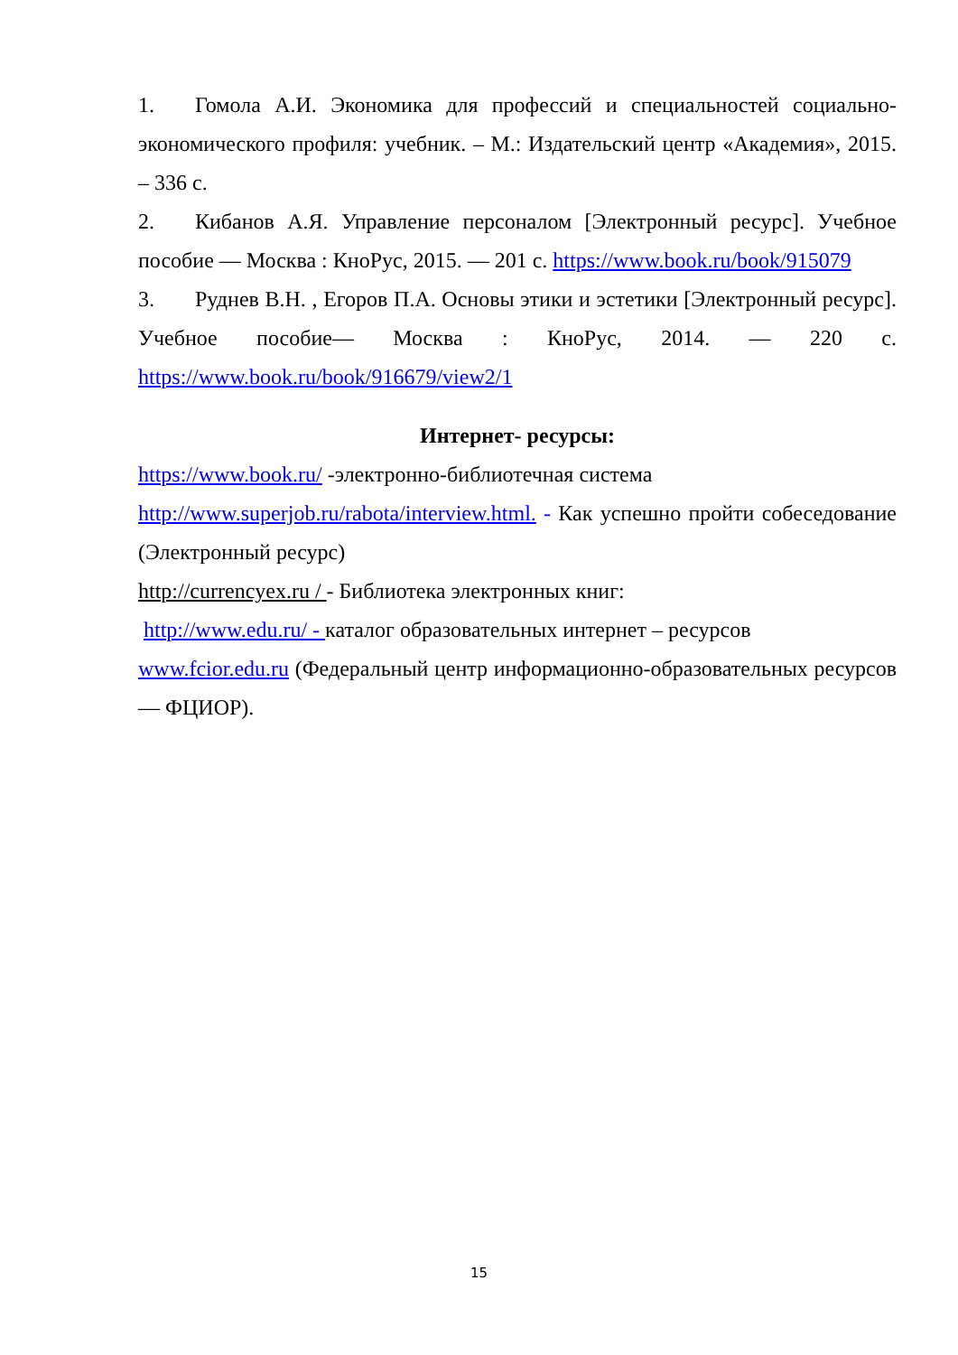1. Гомола А.И. Экономика для профессий и специальностей социально-экономического профиля: учебник. – М.: Издательский центр «Академия», 2015. – 336 с.
2. Кибанов А.Я. Управление персоналом [Электронный ресурс]. Учебное пособие — Москва : КноРус, 2015. — 201 с. https://www.book.ru/book/915079
3. Руднев В.Н. , Егоров П.А. Основы этики и эстетики [Электронный ресурс]. Учебное пособие— Москва : КноРус, 2014. — 220 с. https://www.book.ru/book/916679/view2/1
Интернет- ресурсы:
https://www.book.ru/ -электронно-библиотечная система
http://www.superjob.ru/rabota/interview.html. - Как успешно пройти собеседование (Электронный ресурс)
http://currencyex.ru / - Библиотека электронных книг:
http://www.edu.ru/ - каталог образовательных интернет – ресурсов
www.fcior.edu.ru (Федеральный центр информационно-образовательных ресурсов — ФЦИОР).
15